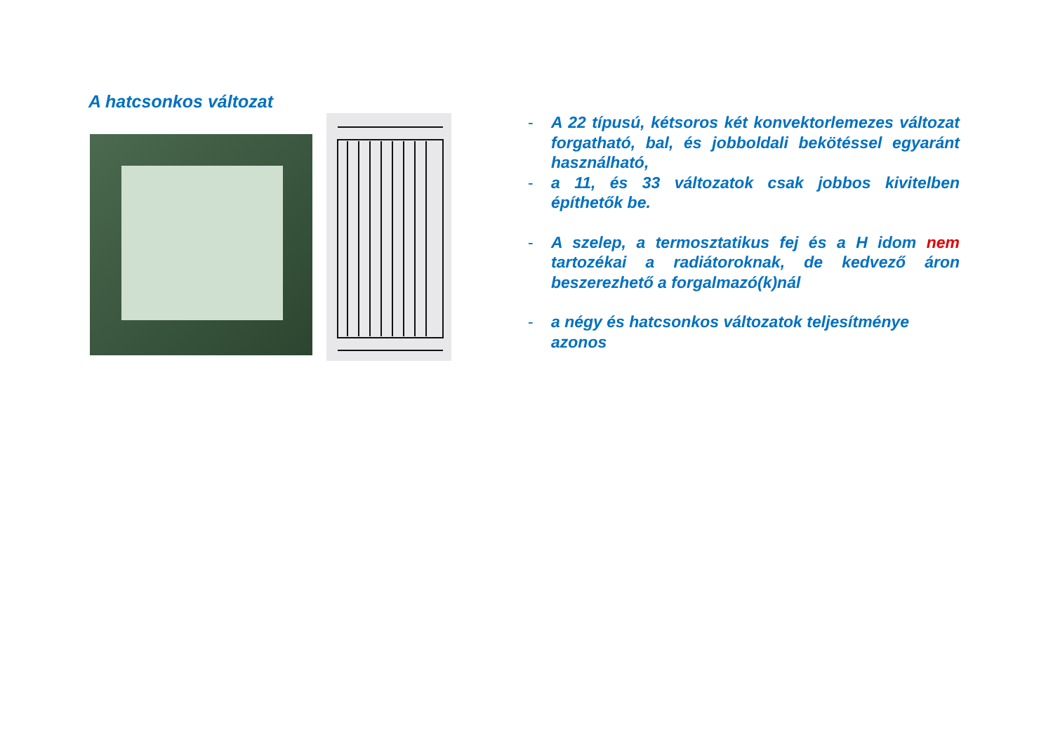A hatcsonkos változat
- A 22 típusú, kétsoros két konvektorlemezes változat forgatható, bal, és jobboldali bekötéssel egyaránt használható,
- a 11, és 33 változatok csak jobbos kivitelben építhetők be.
- A szelep, a termosztatikus fej és a H idom nem tartozékai a radiátoroknak, de kedvező áron beszerezhető a forgalmazó(k)nál
- a négy és hatcsonkos változatok teljesítménye azonos